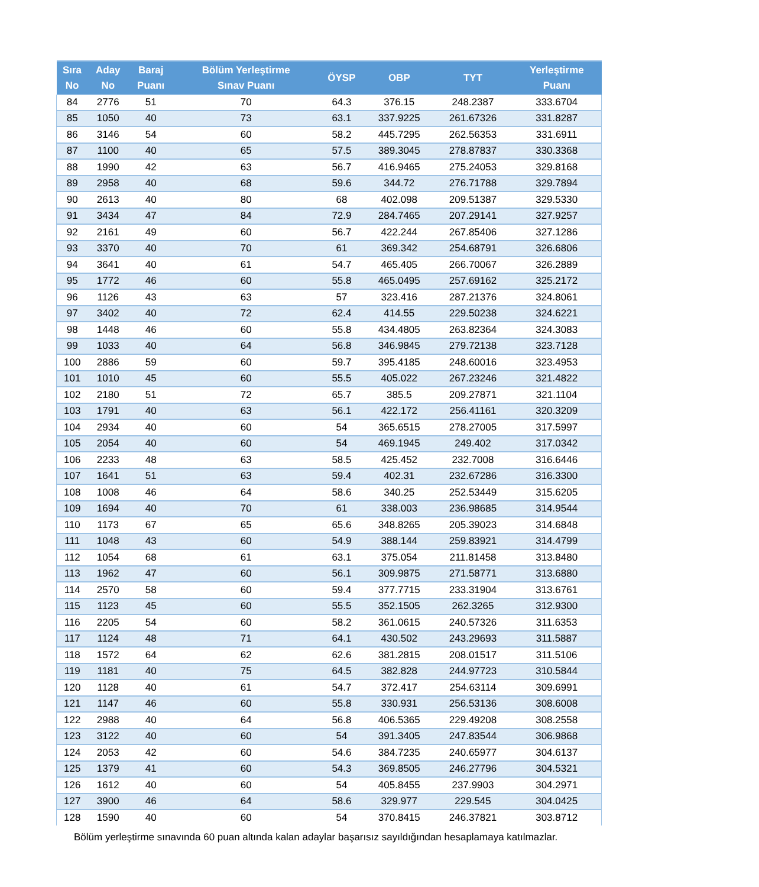| Sıra No | Aday No | Baraj Puanı | Bölüm Yerleştirme Sınav Puanı | ÖYSP | OBP | TYT | Yerleştirme Puanı |
| --- | --- | --- | --- | --- | --- | --- | --- |
| 84 | 2776 | 51 | 70 | 64.3 | 376.15 | 248.2387 | 333.6704 |
| 85 | 1050 | 40 | 73 | 63.1 | 337.9225 | 261.67326 | 331.8287 |
| 86 | 3146 | 54 | 60 | 58.2 | 445.7295 | 262.56353 | 331.6911 |
| 87 | 1100 | 40 | 65 | 57.5 | 389.3045 | 278.87837 | 330.3368 |
| 88 | 1990 | 42 | 63 | 56.7 | 416.9465 | 275.24053 | 329.8168 |
| 89 | 2958 | 40 | 68 | 59.6 | 344.72 | 276.71788 | 329.7894 |
| 90 | 2613 | 40 | 80 | 68 | 402.098 | 209.51387 | 329.5330 |
| 91 | 3434 | 47 | 84 | 72.9 | 284.7465 | 207.29141 | 327.9257 |
| 92 | 2161 | 49 | 60 | 56.7 | 422.244 | 267.85406 | 327.1286 |
| 93 | 3370 | 40 | 70 | 61 | 369.342 | 254.68791 | 326.6806 |
| 94 | 3641 | 40 | 61 | 54.7 | 465.405 | 266.70067 | 326.2889 |
| 95 | 1772 | 46 | 60 | 55.8 | 465.0495 | 257.69162 | 325.2172 |
| 96 | 1126 | 43 | 63 | 57 | 323.416 | 287.21376 | 324.8061 |
| 97 | 3402 | 40 | 72 | 62.4 | 414.55 | 229.50238 | 324.6221 |
| 98 | 1448 | 46 | 60 | 55.8 | 434.4805 | 263.82364 | 324.3083 |
| 99 | 1033 | 40 | 64 | 56.8 | 346.9845 | 279.72138 | 323.7128 |
| 100 | 2886 | 59 | 60 | 59.7 | 395.4185 | 248.60016 | 323.4953 |
| 101 | 1010 | 45 | 60 | 55.5 | 405.022 | 267.23246 | 321.4822 |
| 102 | 2180 | 51 | 72 | 65.7 | 385.5 | 209.27871 | 321.1104 |
| 103 | 1791 | 40 | 63 | 56.1 | 422.172 | 256.41161 | 320.3209 |
| 104 | 2934 | 40 | 60 | 54 | 365.6515 | 278.27005 | 317.5997 |
| 105 | 2054 | 40 | 60 | 54 | 469.1945 | 249.402 | 317.0342 |
| 106 | 2233 | 48 | 63 | 58.5 | 425.452 | 232.7008 | 316.6446 |
| 107 | 1641 | 51 | 63 | 59.4 | 402.31 | 232.67286 | 316.3300 |
| 108 | 1008 | 46 | 64 | 58.6 | 340.25 | 252.53449 | 315.6205 |
| 109 | 1694 | 40 | 70 | 61 | 338.003 | 236.98685 | 314.9544 |
| 110 | 1173 | 67 | 65 | 65.6 | 348.8265 | 205.39023 | 314.6848 |
| 111 | 1048 | 43 | 60 | 54.9 | 388.144 | 259.83921 | 314.4799 |
| 112 | 1054 | 68 | 61 | 63.1 | 375.054 | 211.81458 | 313.8480 |
| 113 | 1962 | 47 | 60 | 56.1 | 309.9875 | 271.58771 | 313.6880 |
| 114 | 2570 | 58 | 60 | 59.4 | 377.7715 | 233.31904 | 313.6761 |
| 115 | 1123 | 45 | 60 | 55.5 | 352.1505 | 262.3265 | 312.9300 |
| 116 | 2205 | 54 | 60 | 58.2 | 361.0615 | 240.57326 | 311.6353 |
| 117 | 1124 | 48 | 71 | 64.1 | 430.502 | 243.29693 | 311.5887 |
| 118 | 1572 | 64 | 62 | 62.6 | 381.2815 | 208.01517 | 311.5106 |
| 119 | 1181 | 40 | 75 | 64.5 | 382.828 | 244.97723 | 310.5844 |
| 120 | 1128 | 40 | 61 | 54.7 | 372.417 | 254.63114 | 309.6991 |
| 121 | 1147 | 46 | 60 | 55.8 | 330.931 | 256.53136 | 308.6008 |
| 122 | 2988 | 40 | 64 | 56.8 | 406.5365 | 229.49208 | 308.2558 |
| 123 | 3122 | 40 | 60 | 54 | 391.3405 | 247.83544 | 306.9868 |
| 124 | 2053 | 42 | 60 | 54.6 | 384.7235 | 240.65977 | 304.6137 |
| 125 | 1379 | 41 | 60 | 54.3 | 369.8505 | 246.27796 | 304.5321 |
| 126 | 1612 | 40 | 60 | 54 | 405.8455 | 237.9903 | 304.2971 |
| 127 | 3900 | 46 | 64 | 58.6 | 329.977 | 229.545 | 304.0425 |
| 128 | 1590 | 40 | 60 | 54 | 370.8415 | 246.37821 | 303.8712 |
Bölüm yerleştirme sınavında 60 puan altında kalan adaylar başarısız sayıldığından hesaplamaya katılmazlar.